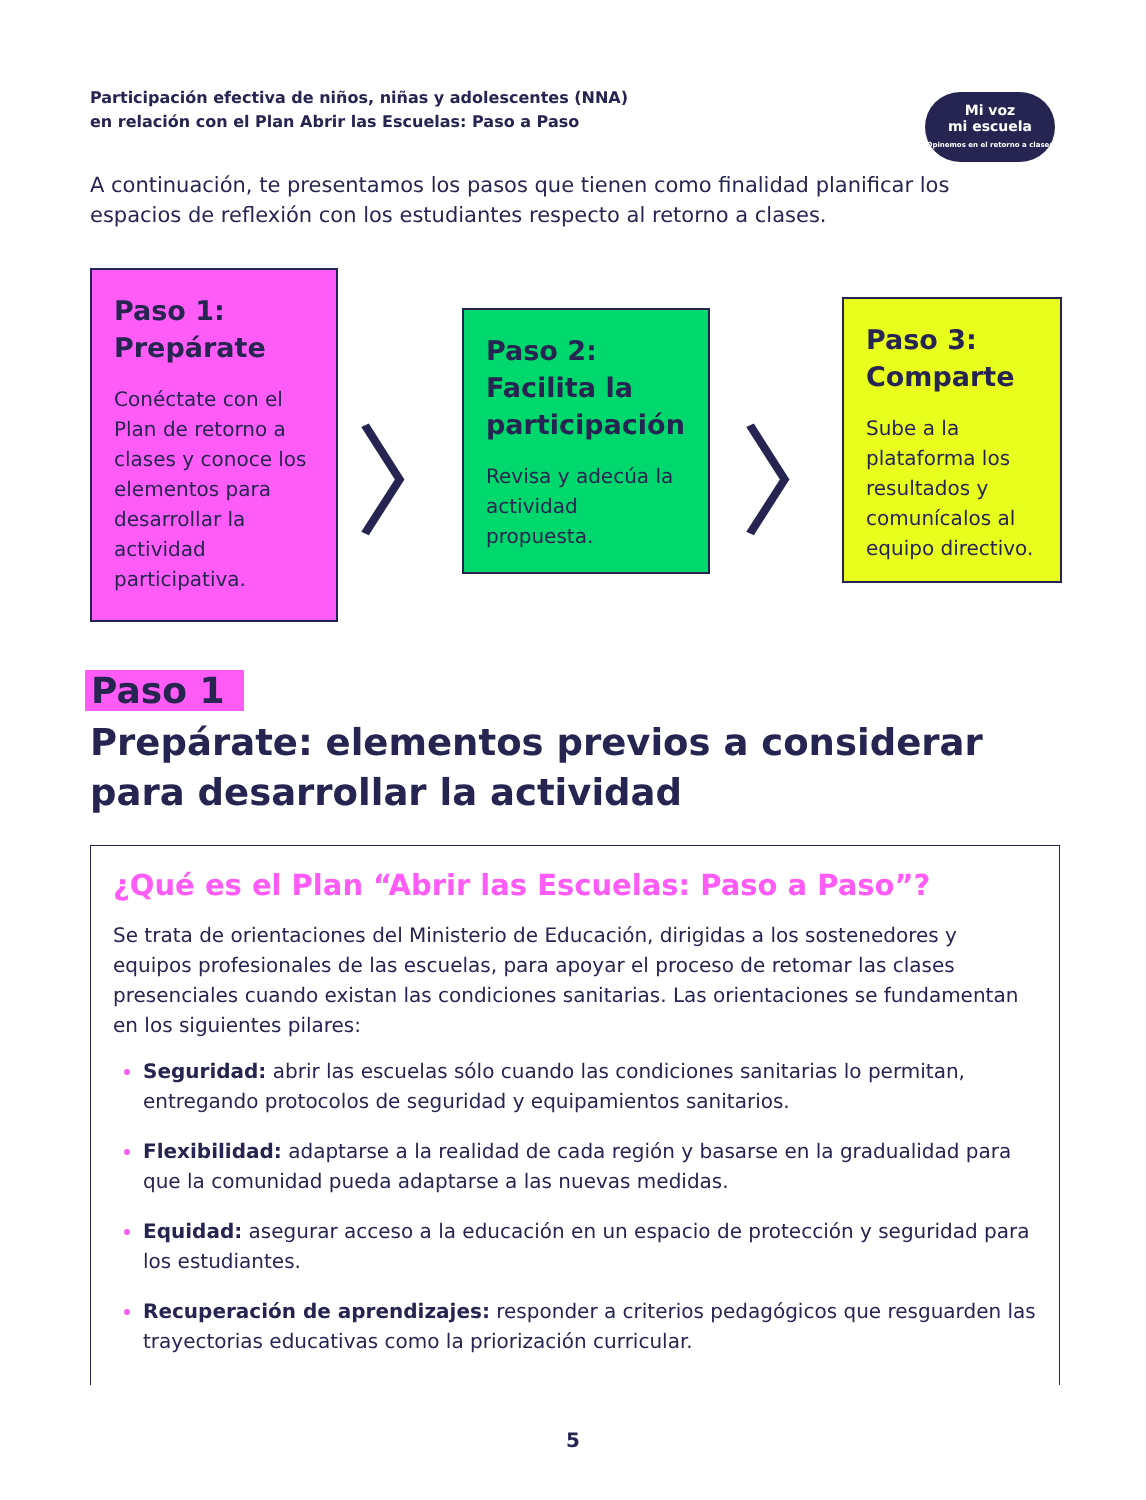Participación efectiva de niños, niñas y adolescentes (NNA)
en relación con el Plan Abrir las Escuelas: Paso a Paso
Mi voz
mi escuela
Opinemos en el retorno a clases
A continuación, te presentamos los pasos que tienen como finalidad planificar los espacios de reflexión con los estudiantes respecto al retorno a clases.
Paso 1: Prepárate
Conéctate con el Plan de retorno a clases y conoce los elementos para desarrollar la actividad participativa.
〉
Paso 2: Facilita la participación
Revisa y adecúa la actividad propuesta.
〉
Paso 3: Comparte
Sube a la plataforma los resultados y comunícalos al equipo directivo.
Paso 1
Prepárate: elementos previos a considerar para desarrollar la actividad
¿Qué es el Plan “Abrir las Escuelas: Paso a Paso”?
Se trata de orientaciones del Ministerio de Educación, dirigidas a los sostenedores y equipos profesionales de las escuelas, para apoyar el proceso de retomar las clases presenciales cuando existan las condiciones sanitarias. Las orientaciones se fundamentan en los siguientes pilares:
Seguridad: abrir las escuelas sólo cuando las condiciones sanitarias lo permitan, entregando protocolos de seguridad y equipamientos sanitarios.
Flexibilidad: adaptarse a la realidad de cada región y basarse en la gradualidad para que la comunidad pueda adaptarse a las nuevas medidas.
Equidad: asegurar acceso a la educación en un espacio de protección y seguridad para los estudiantes.
Recuperación de aprendizajes: responder a criterios pedagógicos que resguarden las trayectorias educativas como la priorización curricular.
5